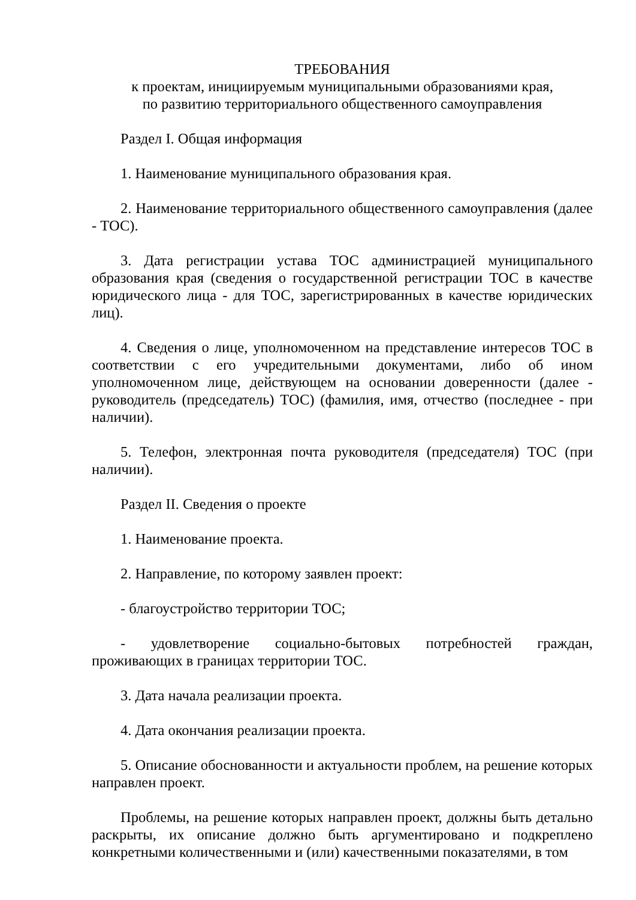ТРЕБОВАНИЯ
к проектам, инициируемым муниципальными образованиями края,
по развитию территориального общественного самоуправления
Раздел I. Общая информация
1. Наименование муниципального образования края.
2. Наименование территориального общественного самоуправления (далее - ТОС).
3. Дата регистрации устава ТОС администрацией муниципального образования края (сведения о государственной регистрации ТОС в качестве юридического лица - для ТОС, зарегистрированных в качестве юридических лиц).
4. Сведения о лице, уполномоченном на представление интересов ТОС в соответствии с его учредительными документами, либо об ином уполномоченном лице, действующем на основании доверенности (далее - руководитель (председатель) ТОС) (фамилия, имя, отчество (последнее - при наличии).
5. Телефон, электронная почта руководителя (председателя) ТОС (при наличии).
Раздел II. Сведения о проекте
1. Наименование проекта.
2. Направление, по которому заявлен проект:
- благоустройство территории ТОС;
- удовлетворение социально-бытовых потребностей граждан, проживающих в границах территории ТОС.
3. Дата начала реализации проекта.
4. Дата окончания реализации проекта.
5. Описание обоснованности и актуальности проблем, на решение которых направлен проект.
Проблемы, на решение которых направлен проект, должны быть детально раскрыты, их описание должно быть аргументировано и подкреплено конкретными количественными и (или) качественными показателями, в том